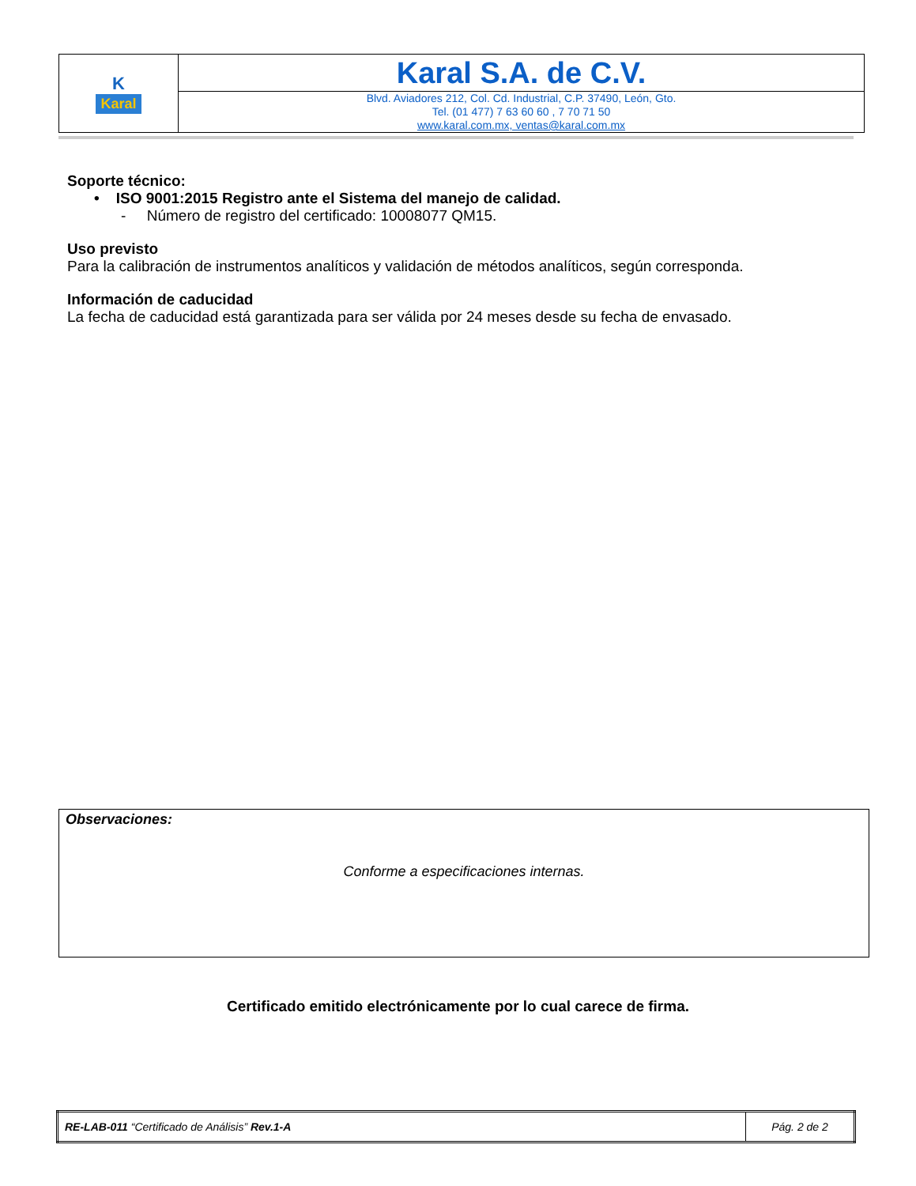| K Karal | Karal S.A. de C.V. |
| | Blvd. Aviadores 212, Col. Cd. Industrial, C.P. 37490, León, Gto. Tel. (01 477) 7 63 60 60 , 7 70 71 50 www.karal.com.mx, ventas@karal.com.mx |
Soporte técnico:
• ISO 9001:2015 Registro ante el Sistema del manejo de calidad.
- Número de registro del certificado: 10008077 QM15.
Uso previsto
Para la calibración de instrumentos analíticos y validación de métodos analíticos, según corresponda.
Información de caducidad
La fecha de caducidad está garantizada para ser válida por 24 meses desde su fecha de envasado.
Observaciones:
Conforme a especificaciones internas.
Certificado emitido electrónicamente por lo cual carece de firma.
| RE-LAB-011 “Certificado de Análisis” Rev.1-A | Pág. 2 de 2 |